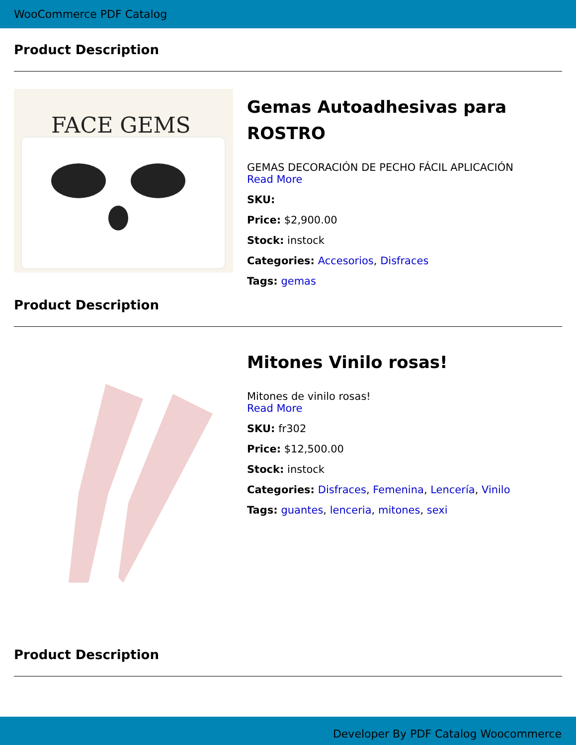WooCommerce PDF Catalog
Product Description
FACE GEMS
Gemas Autoadhesivas para ROSTRO
GEMAS DECORACIÓN DE PECHO FÁCIL APLICACIÓN
Read More
SKU:
Price: $2,900.00
Stock: instock
Categories: Accesorios, Disfraces
Tags: gemas
Product Description
Mitones Vinilo rosas!
Mitones de vinilo rosas!
Read More
SKU: fr302
Price: $12,500.00
Stock: instock
Categories: Disfraces, Femenina, Lencería, Vinilo
Tags: guantes, lenceria, mitones, sexi
Product Description
Developer By PDF Catalog Woocommerce